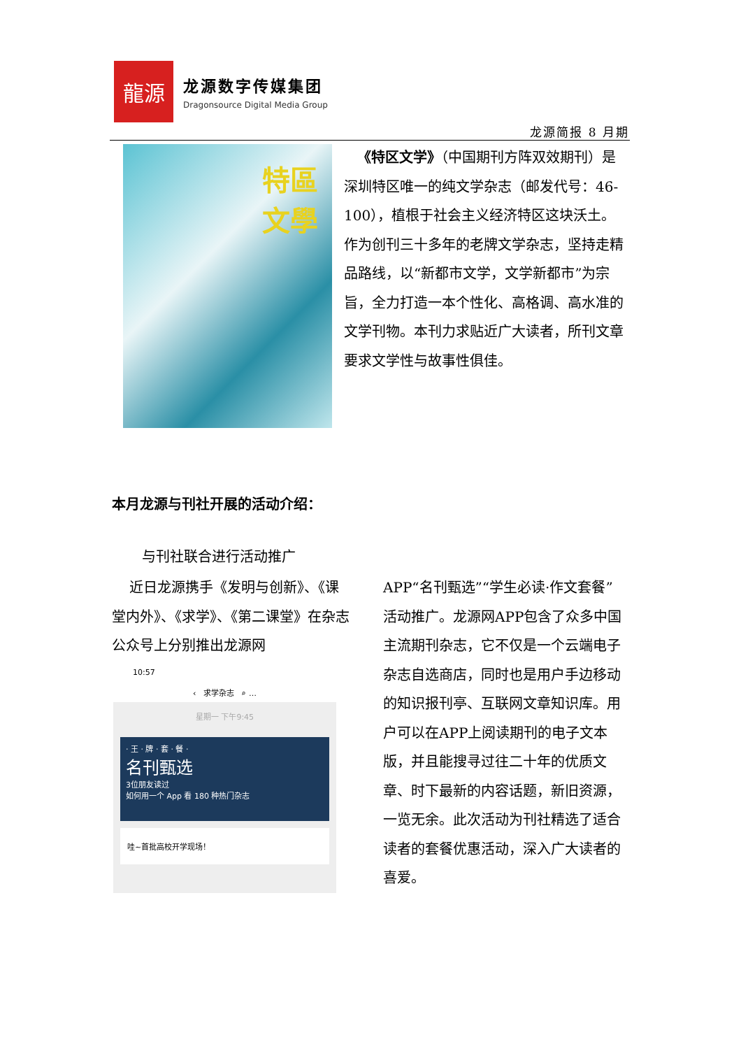龍源
龙源数字传媒集团
Dragonsource Digital Media Group
龙源简报 8 月期
特區
文學
《特区文学》（中国期刊方阵双效期刊）是深圳特区唯一的纯文学杂志（邮发代号：46-100），植根于社会主义经济特区这块沃土。作为创刊三十多年的老牌文学杂志，坚持走精品路线，以“新都市文学，文学新都市”为宗旨，全力打造一本个性化、高格调、高水准的文学刊物。本刊力求贴近广大读者，所刊文章要求文学性与故事性俱佳。
本月龙源与刊社开展的活动介绍：
与刊社联合进行活动推广
近日龙源携手《发明与创新》、《课堂内外》、《求学》、《第二课堂》在杂志公众号上分别推出龙源网
10:57
‹ 求学杂志 ⌕ …
星期一 下午9:45
· 王 · 牌 · 套 · 餐 ·
名刊甄选
3位朋友读过
如何用一个 App 看 180 种热门杂志
哇~首批高校开学现场！
APP“名刊甄选”“学生必读·作文套餐”活动推广。龙源网APP包含了众多中国主流期刊杂志，它不仅是一个云端电子杂志自选商店，同时也是用户手边移动的知识报刊亭、互联网文章知识库。用户可以在APP上阅读期刊的电子文本版，并且能搜寻过往二十年的优质文章、时下最新的内容话题，新旧资源，一览无余。此次活动为刊社精选了适合读者的套餐优惠活动，深入广大读者的喜爱。